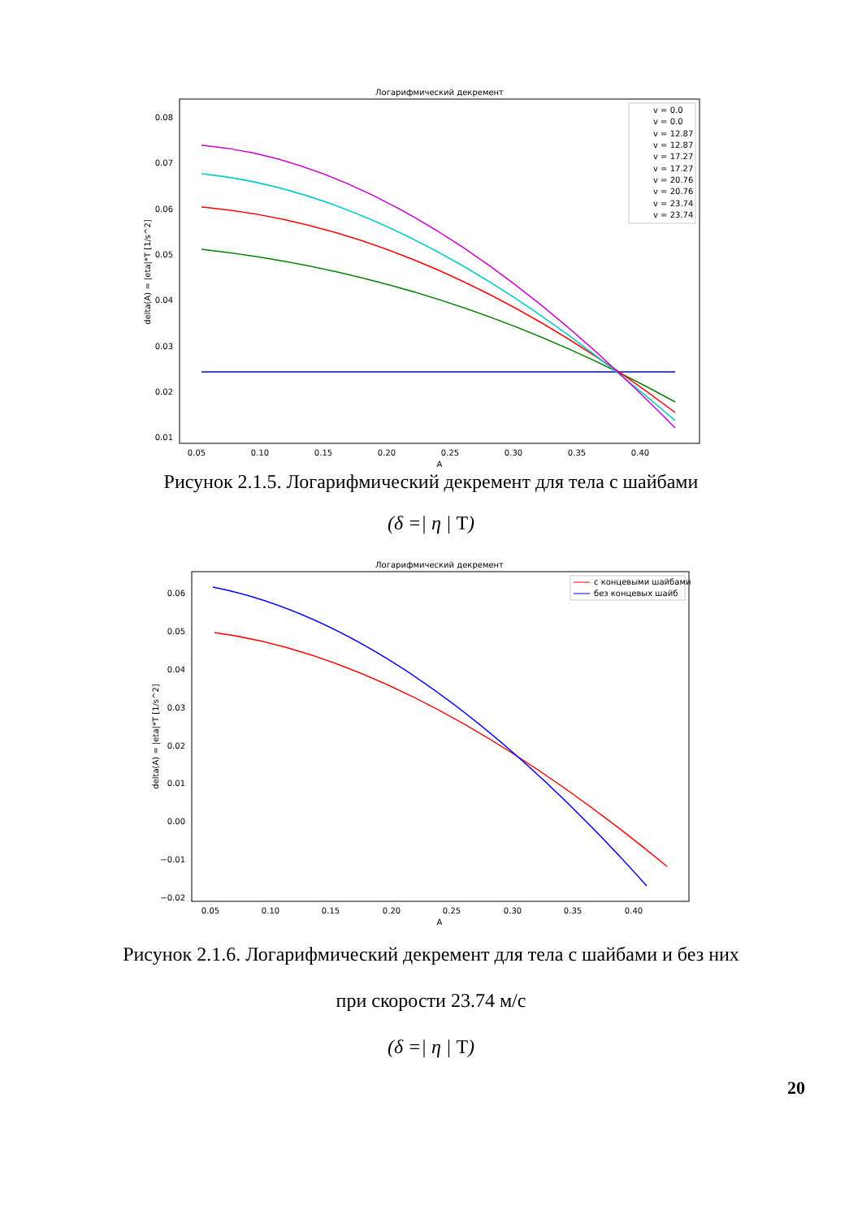Логарифмический декремент
0.08
0.07
0.06
0.05
0.04
0.03
0.02
0.01
0.05
0.10
0.15
0.20
0.25
0.30
0.35
0.40
A
delta(A) = |eta|*T [1/s^2]
v = 0.0
v = 0.0
v = 12.87
v = 12.87
v = 17.27
v = 17.27
v = 20.76
v = 20.76
v = 23.74
v = 23.74
Рисунок 2.1.5. Логарифмический декремент для тела с шайбами
(δ =| η | T)
Логарифмический декремент
0.06
0.05
0.04
0.03
0.02
0.01
0.00
−0.01
−0.02
0.05
0.10
0.15
0.20
0.25
0.30
0.35
0.40
A
delta(A) = |eta|*T [1/s^2]
с концевыми шайбами
без концевых шайб
Рисунок 2.1.6. Логарифмический декремент для тела с шайбами и без них
при скорости 23.74 м/с
(δ =| η | T)
20